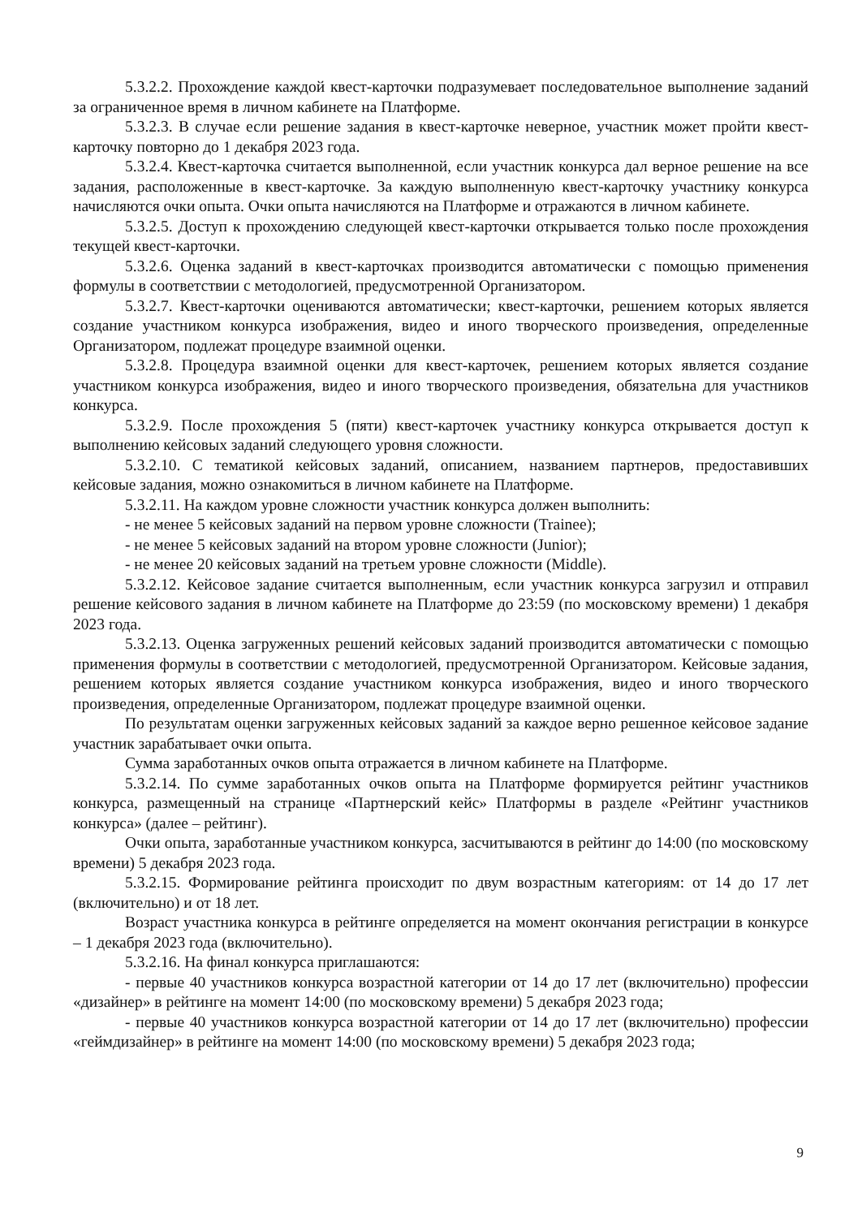5.3.2.2. Прохождение каждой квест-карточки подразумевает последовательное выполнение заданий за ограниченное время в личном кабинете на Платформе.
5.3.2.3. В случае если решение задания в квест-карточке неверное, участник может пройти квест-карточку повторно до 1 декабря 2023 года.
5.3.2.4. Квест-карточка считается выполненной, если участник конкурса дал верное решение на все задания, расположенные в квест-карточке. За каждую выполненную квест-карточку участнику конкурса начисляются очки опыта. Очки опыта начисляются на Платформе и отражаются в личном кабинете.
5.3.2.5. Доступ к прохождению следующей квест-карточки открывается только после прохождения текущей квест-карточки.
5.3.2.6. Оценка заданий в квест-карточках производится автоматически с помощью применения формулы в соответствии с методологией, предусмотренной Организатором.
5.3.2.7. Квест-карточки оцениваются автоматически; квест-карточки, решением которых является создание участником конкурса изображения, видео и иного творческого произведения, определенные Организатором, подлежат процедуре взаимной оценки.
5.3.2.8. Процедура взаимной оценки для квест-карточек, решением которых является создание участником конкурса изображения, видео и иного творческого произведения, обязательна для участников конкурса.
5.3.2.9. После прохождения 5 (пяти) квест-карточек участнику конкурса открывается доступ к выполнению кейсовых заданий следующего уровня сложности.
5.3.2.10. С тематикой кейсовых заданий, описанием, названием партнеров, предоставивших кейсовые задания, можно ознакомиться в личном кабинете на Платформе.
5.3.2.11. На каждом уровне сложности участник конкурса должен выполнить:
- не менее 5 кейсовых заданий на первом уровне сложности (Trainee);
- не менее 5 кейсовых заданий на втором уровне сложности (Junior);
- не менее 20 кейсовых заданий на третьем уровне сложности (Middle).
5.3.2.12. Кейсовое задание считается выполненным, если участник конкурса загрузил и отправил решение кейсового задания в личном кабинете на Платформе до 23:59 (по московскому времени) 1 декабря 2023 года.
5.3.2.13. Оценка загруженных решений кейсовых заданий производится автоматически с помощью применения формулы в соответствии с методологией, предусмотренной Организатором. Кейсовые задания, решением которых является создание участником конкурса изображения, видео и иного творческого произведения, определенные Организатором, подлежат процедуре взаимной оценки.
По результатам оценки загруженных кейсовых заданий за каждое верно решенное кейсовое задание участник зарабатывает очки опыта.
Сумма заработанных очков опыта отражается в личном кабинете на Платформе.
5.3.2.14. По сумме заработанных очков опыта на Платформе формируется рейтинг участников конкурса, размещенный на странице «Партнерский кейс» Платформы в разделе «Рейтинг участников конкурса» (далее – рейтинг).
Очки опыта, заработанные участником конкурса, засчитываются в рейтинг до 14:00 (по московскому времени) 5 декабря 2023 года.
5.3.2.15. Формирование рейтинга происходит по двум возрастным категориям: от 14 до 17 лет (включительно) и от 18 лет.
Возраст участника конкурса в рейтинге определяется на момент окончания регистрации в конкурсе – 1 декабря 2023 года (включительно).
5.3.2.16. На финал конкурса приглашаются:
- первые 40 участников конкурса возрастной категории от 14 до 17 лет (включительно) профессии «дизайнер» в рейтинге на момент 14:00 (по московскому времени) 5 декабря 2023 года;
- первые 40 участников конкурса возрастной категории от 14 до 17 лет (включительно) профессии «геймдизайнер» в рейтинге на момент 14:00 (по московскому времени) 5 декабря 2023 года;
9